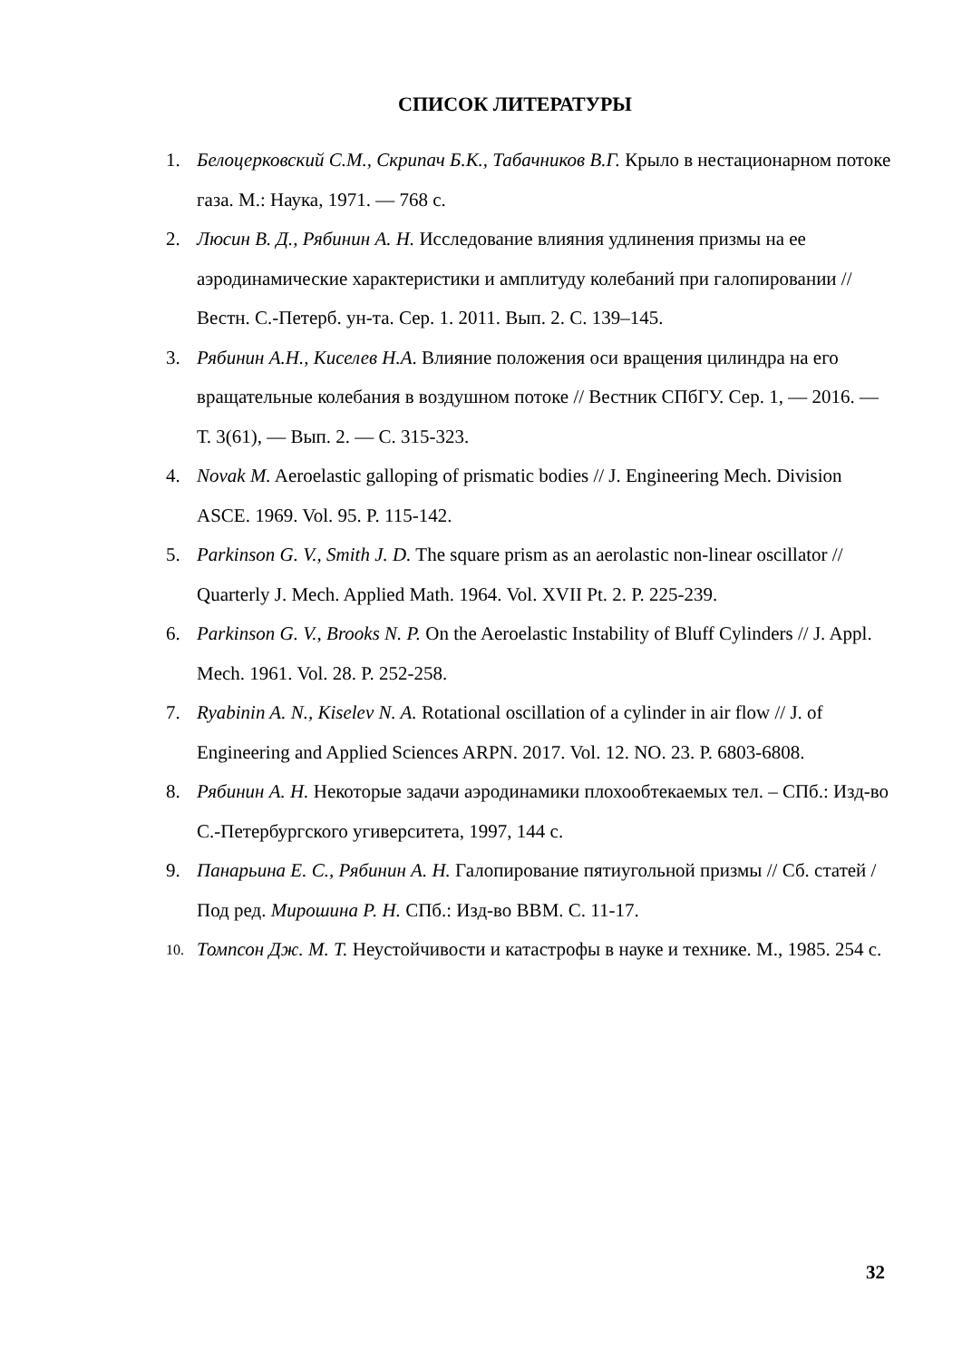СПИСОК ЛИТЕРАТУРЫ
1. Белоцерковский С.М., Скрипач Б.К., Табачников В.Г. Крыло в нестационарном потоке газа. М.: Наука, 1971. — 768 с.
2. Люсин В. Д., Рябинин А. Н. Исследование влияния удлинения призмы на ее аэродинамические характеристики и амплитуду колебаний при галопировании // Вестн. С.-Петерб. ун-та. Сер. 1. 2011. Вып. 2. С. 139–145.
3. Рябинин А.Н., Киселев Н.А. Влияние положения оси вращения цилиндра на его вращательные колебания в воздушном потоке // Вестник СПбГУ. Сер. 1, — 2016. — Т. 3(61), — Вып. 2. — С. 315-323.
4. Novak M. Aeroelastic galloping of prismatic bodies // J. Engineering Mech. Division ASCE. 1969. Vol. 95. P. 115-142.
5. Parkinson G. V., Smith J. D. The square prism as an aerolastic non-linear oscillator // Quarterly J. Mech. Applied Math. 1964. Vol. XVII Pt. 2. P. 225-239.
6. Parkinson G. V., Brooks N. P. On the Aeroelastic Instability of Bluff Cylinders // J. Appl. Mech. 1961. Vol. 28. P. 252-258.
7. Ryabinin A. N., Kiselev N. A. Rotational oscillation of a cylinder in air flow // J. of Engineering and Applied Sciences ARPN. 2017. Vol. 12. NO. 23. P. 6803-6808.
8. Рябинин А. Н. Некоторые задачи аэродинамики плохообтекаемых тел. – СПб.: Изд-во С.-Петербургского угиверситета, 1997, 144 с.
9. Панарьина Е. С., Рябинин А. Н. Галопирование пятиугольной призмы // Сб. статей / Под ред. Мирошина Р. Н. СПб.: Изд-во ВВМ. С. 11-17.
10. Томпсон Дж. М. Т. Неустойчивости и катастрофы в науке и технике. М., 1985. 254 с.
32